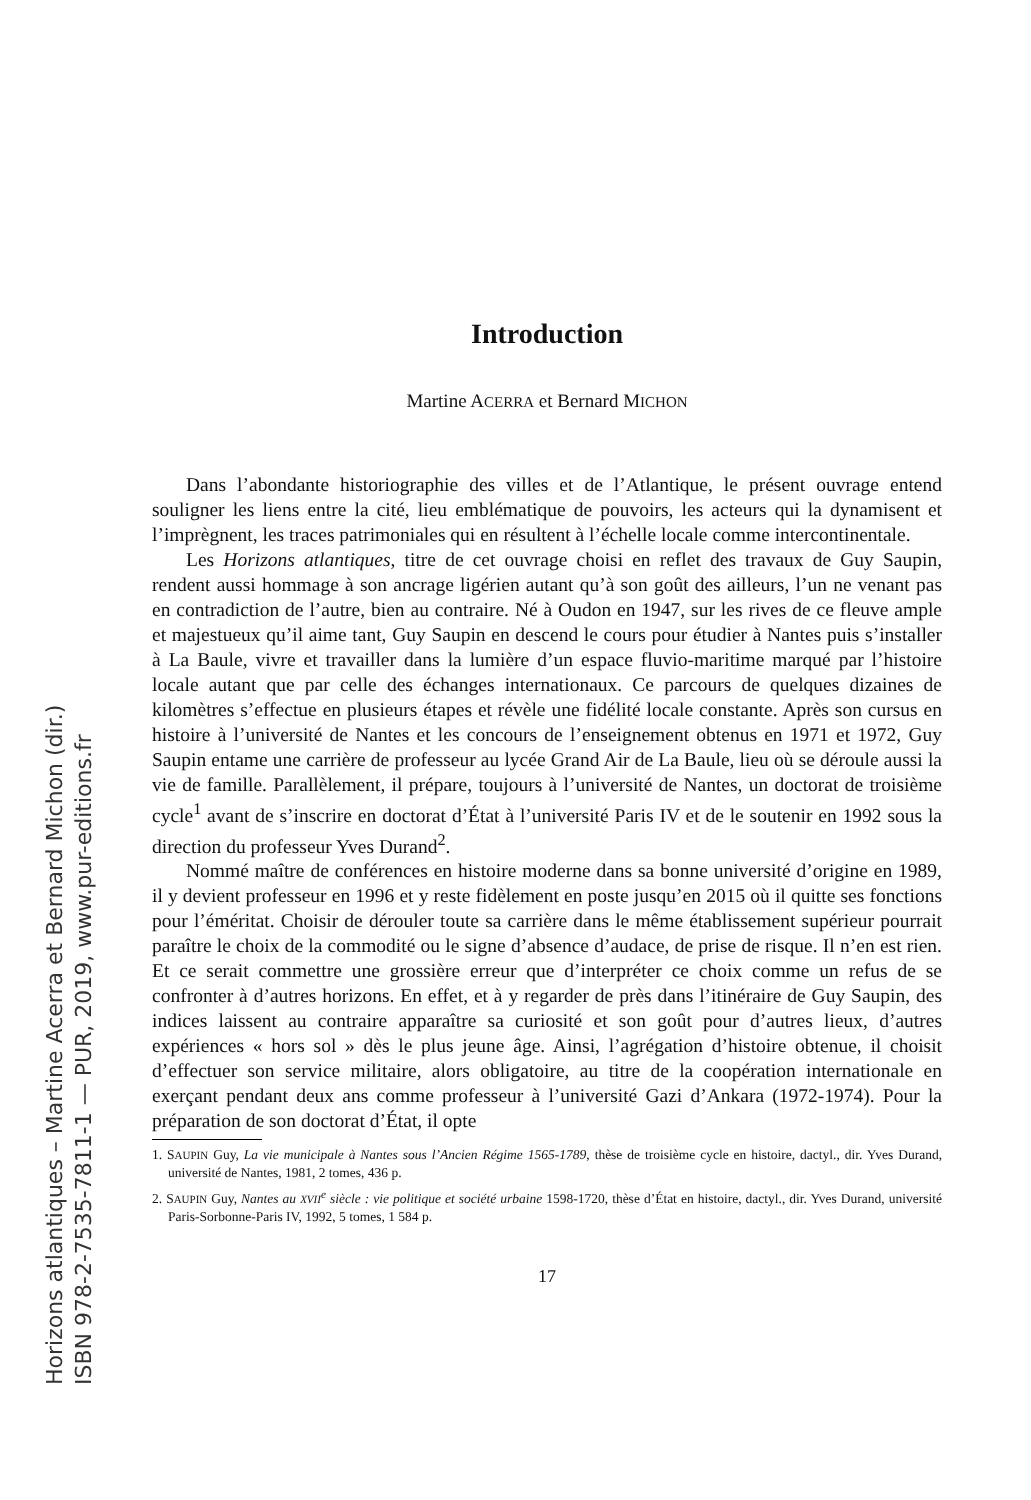Introduction
Martine ACERRA et Bernard MICHON
Dans l’abondante historiographie des villes et de l’Atlantique, le présent ouvrage entend souligner les liens entre la cité, lieu emblématique de pouvoirs, les acteurs qui la dynamisent et l’imprègnent, les traces patrimoniales qui en résultent à l’échelle locale comme intercontinentale.
Les Horizons atlantiques, titre de cet ouvrage choisi en reflet des travaux de Guy Saupin, rendent aussi hommage à son ancrage ligérien autant qu’à son goût des ailleurs, l’un ne venant pas en contradiction de l’autre, bien au contraire. Né à Oudon en 1947, sur les rives de ce fleuve ample et majestueux qu’il aime tant, Guy Saupin en descend le cours pour étudier à Nantes puis s’installer à La Baule, vivre et travailler dans la lumière d’un espace fluvio-maritime marqué par l’histoire locale autant que par celle des échanges internationaux. Ce parcours de quelques dizaines de kilomètres s’effectue en plusieurs étapes et révèle une fidélité locale constante. Après son cursus en histoire à l’université de Nantes et les concours de l’enseignement obtenus en 1971 et 1972, Guy Saupin entame une carrière de professeur au lycée Grand Air de La Baule, lieu où se déroule aussi la vie de famille. Parallèlement, il prépare, toujours à l’université de Nantes, un doctorat de troisième cycle<sup>1</sup> avant de s’inscrire en doctorat d’État à l’université Paris IV et de le soutenir en 1992 sous la direction du professeur Yves Durand<sup>2</sup>.
Nommé maître de conférences en histoire moderne dans sa bonne université d’origine en 1989, il y devient professeur en 1996 et y reste fidèlement en poste jusqu’en 2015 où il quitte ses fonctions pour l’éméritat. Choisir de dérouler toute sa carrière dans le même établissement supérieur pourrait paraître le choix de la commodité ou le signe d’absence d’audace, de prise de risque. Il n’en est rien. Et ce serait commettre une grossière erreur que d’interpréter ce choix comme un refus de se confronter à d’autres horizons. En effet, et à y regarder de près dans l’itinéraire de Guy Saupin, des indices laissent au contraire apparaître sa curiosité et son goût pour d’autres lieux, d’autres expériences « hors sol » dès le plus jeune âge. Ainsi, l’agrégation d’histoire obtenue, il choisit d’effectuer son service militaire, alors obligatoire, au titre de la coopération internationale en exerçant pendant deux ans comme professeur à l’université Gazi d’Ankara (1972-1974). Pour la préparation de son doctorat d’État, il opte
1. SAUPIN Guy, La vie municipale à Nantes sous l’Ancien Régime 1565-1789, thèse de troisième cycle en histoire, dactyl., dir. Yves Durand, université de Nantes, 1981, 2 tomes, 436 p.
2. SAUPIN Guy, Nantes au XVII<sup>e</sup> siècle : vie politique et société urbaine 1598-1720, thèse d’État en histoire, dactyl., dir. Yves Durand, université Paris-Sorbonne-Paris IV, 1992, 5 tomes, 1 584 p.
17
Horizons atlantiques – Martine Acerra et Bernard Michon (dir.)
ISBN 978-2-7535-7811-1 — PUR, 2019, www.pur-editions.fr